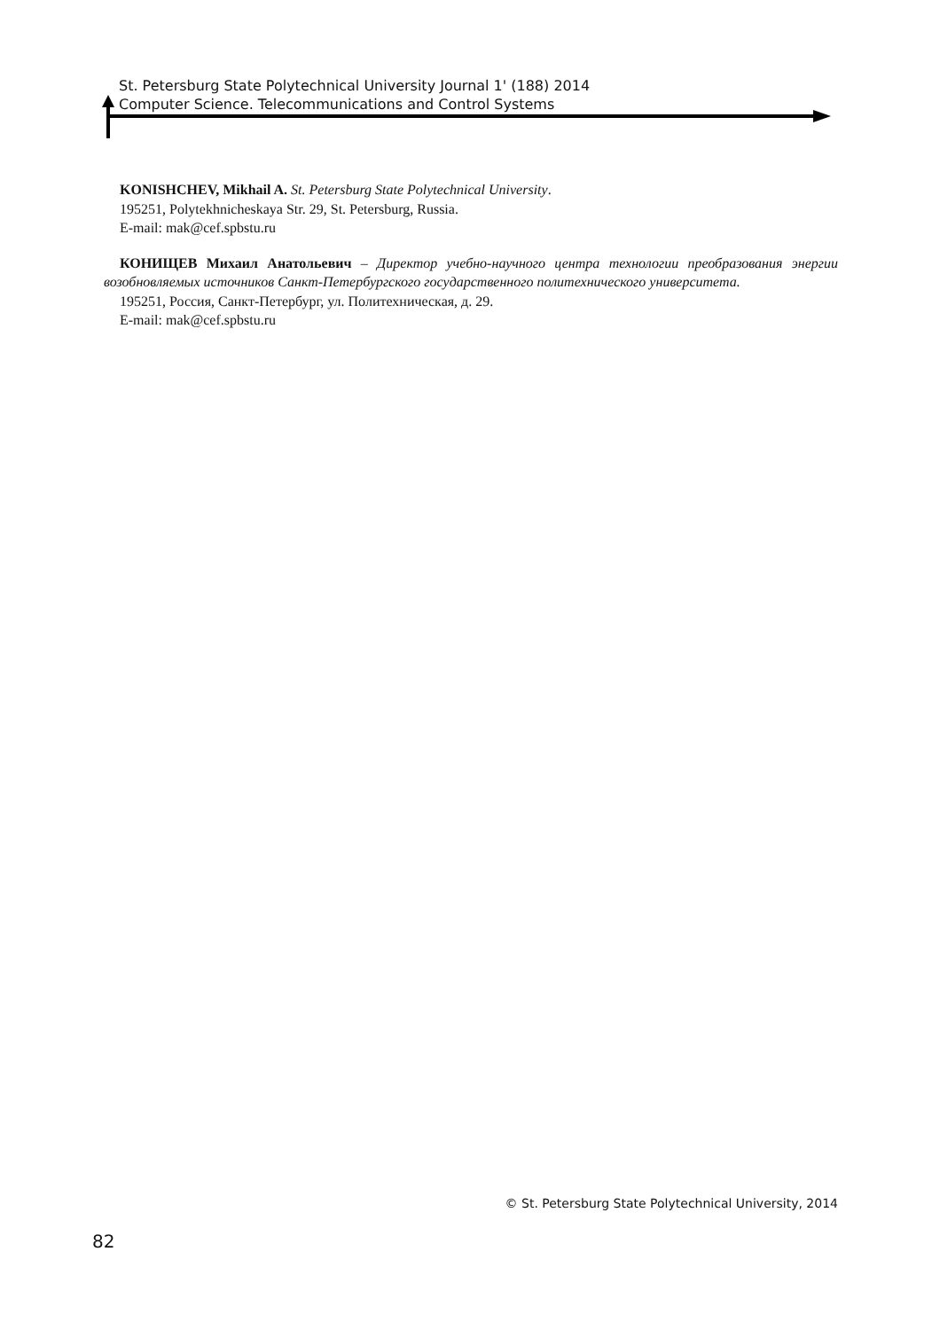St. Petersburg State Polytechnical University Journal 1' (188) 2014
Computer Science. Telecommunications and Control Systems
KONISHCHEV, Mikhail A. St. Petersburg State Polytechnical University.
195251, Polytekhnicheskaya Str. 29, St. Petersburg, Russia.
E-mail: mak@cef.spbstu.ru
КОНИЩЕВ Михаил Анатольевич – Директор учебно-научного центра технологии преобразования энергии возобновляемых источников Санкт-Петербургского государственного политехнического университета.
195251, Россия, Санкт-Петербург, ул. Политехническая, д. 29.
E-mail: mak@cef.spbstu.ru
© St. Petersburg State Polytechnical University, 2014
82